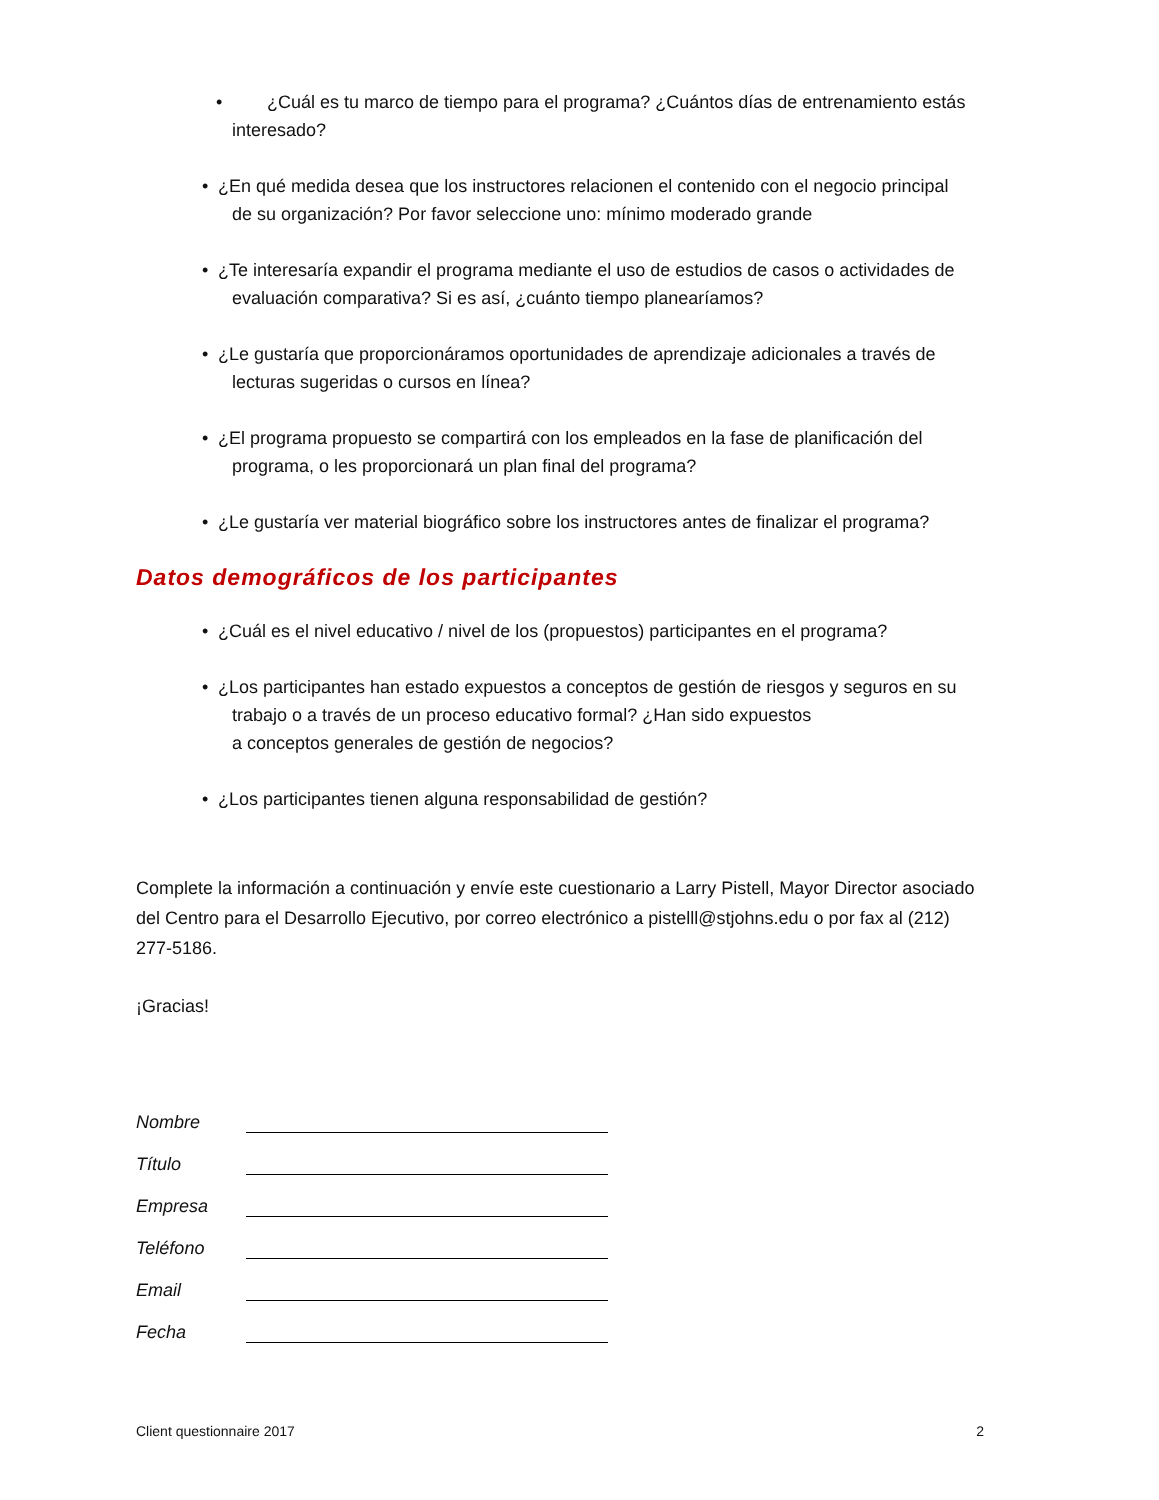• ¿Cuál es tu marco de tiempo para el programa? ¿Cuántos días de entrenamiento estás interesado?
• ¿En qué medida desea que los instructores relacionen el contenido con el negocio principal
de su organización? Por favor seleccione uno: mínimo moderado grande
• ¿Te interesaría expandir el programa mediante el uso de estudios de casos o actividades de
evaluación comparativa? Si es así, ¿cuánto tiempo planearíamos?
• ¿Le gustaría que proporcionáramos oportunidades de aprendizaje adicionales a través de
lecturas sugeridas o cursos en línea?
• ¿El programa propuesto se compartirá con los empleados en la fase de planificación del
programa, o les proporcionará un plan final del programa?
• ¿Le gustaría ver material biográfico sobre los instructores antes de finalizar el programa?
Datos demográficos de los participantes
• ¿Cuál es el nivel educativo / nivel de los (propuestos) participantes en el programa?
• ¿Los participantes han estado expuestos a conceptos de gestión de riesgos y seguros en su
trabajo o a través de un proceso educativo formal? ¿Han sido expuestos
a conceptos generales de gestión de negocios?
• ¿Los participantes tienen alguna responsabilidad de gestión?
Complete la información a continuación y envíe este cuestionario a Larry Pistell, Mayor Director asociado del Centro para el Desarrollo Ejecutivo, por correo electrónico a pistelll@stjohns.edu o por fax al (212) 277-5186.
¡Gracias!
Nombre
Título
Empresa
Teléfono
Email
Fecha
Client questionnaire 2017 2